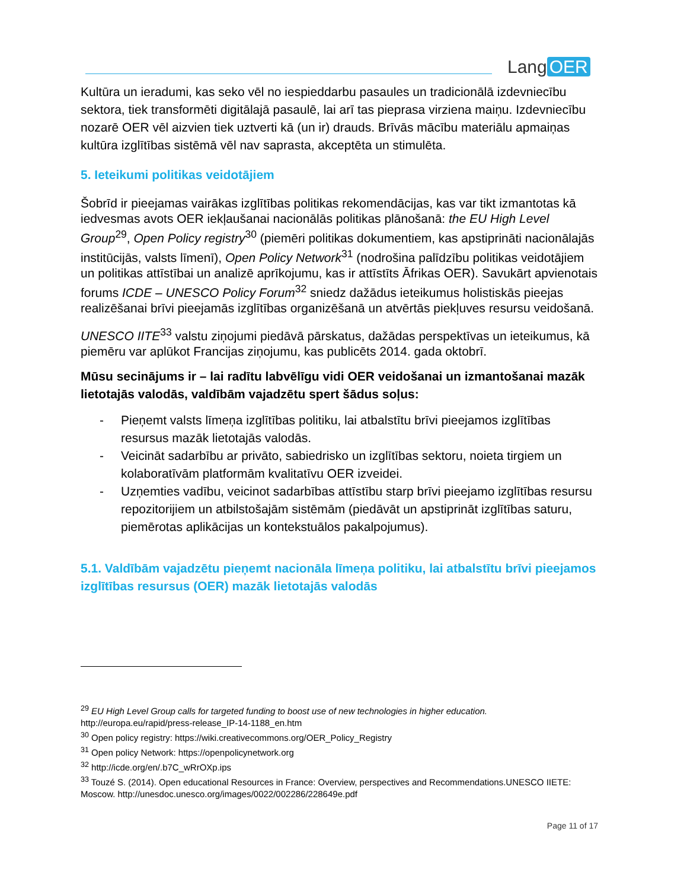Lang OER
Kultūra un ieradumi, kas seko vēl no iespieddarbu pasaules un tradicionālā izdevniecību sektora, tiek transformēti digitālajā pasaulē, lai arī tas pieprasa virziena maiņu. Izdevniecību nozarē OER vēl aizvien tiek uztverti kā (un ir) drauds. Brīvās mācību materiālu apmaiņas kultūra izglītības sistēmā vēl nav saprasta, akceptēta un stimulēta.
5. Ieteikumi politikas veidotājiem
Šobrīd ir pieejamas vairākas izglītības politikas rekomendācijas, kas var tikt izmantotas kā iedvesmas avots OER iekļaušanai nacionālās politikas plānošanā: the EU High Level Group<sup>29</sup>, Open Policy registry<sup>30</sup> (piemēri politikas dokumentiem, kas apstiprināti nacionālajās institūcijās, valsts līmenī), Open Policy Network<sup>31</sup> (nodrošina palīdzību politikas veidotājiem un politikas attīstībai un analizē aprīkojumu, kas ir attīstīts Āfrikas OER). Savukārt apvienotais forums ICDE – UNESCO Policy Forum<sup>32</sup> sniedz dažādus ieteikumus holistiskās pieejas realizēšanai brīvi pieejamās izglītības organizēšanā un atvērtās piekļuves resursu veidošanā.
UNESCO IITE<sup>33</sup> valstu ziņojumi piedāvā pārskatus, dažādas perspektīvas un ieteikumus, kā piemēru var aplūkot Francijas ziņojumu, kas publicēts 2014. gada oktobrī.
Mūsu secinājums ir – lai radītu labvēlīgu vidi OER veidošanai un izmantošanai mazāk lietotajās valodās, valdībām vajadzētu spert šādus soļus:
- Pieņemt valsts līmeņa izglītības politiku, lai atbalstītu brīvi pieejamos izglītības resursus mazāk lietotajās valodās.
- Veicināt sadarbību ar privāto, sabiedrisko un izglītības sektoru, noieta tirgiem un kolaboratīvām platformām kvalitatīvu OER izveidei.
- Uzņemties vadību, veicinot sadarbības attīstību starp brīvi pieejamo izglītības resursu repozitorijiem un atbilstošajām sistēmām (piedāvāt un apstiprināt izglītības saturu, piemērotas aplikācijas un kontekstuālos pakalpojumus).
5.1. Valdībām vajadzētu pieņemt nacionāla līmeņa politiku, lai atbalstītu brīvi pieejamos izglītības resursus (OER) mazāk lietotajās valodās
<sup>29</sup> EU High Level Group calls for targeted funding to boost use of new technologies in higher education.
http://europa.eu/rapid/press-release_IP-14-1188_en.htm
<sup>30</sup> Open policy registry: https://wiki.creativecommons.org/OER_Policy_Registry
<sup>31</sup> Open policy Network: https://openpolicynetwork.org
<sup>32</sup> http://icde.org/en/.b7C_wRrOXp.ips
<sup>33</sup> Touzé S. (2014). Open educational Resources in France: Overview, perspectives and Recommendations.UNESCO IIETE: Moscow. http://unesdoc.unesco.org/images/0022/002286/228649e.pdf
Page 11 of 17